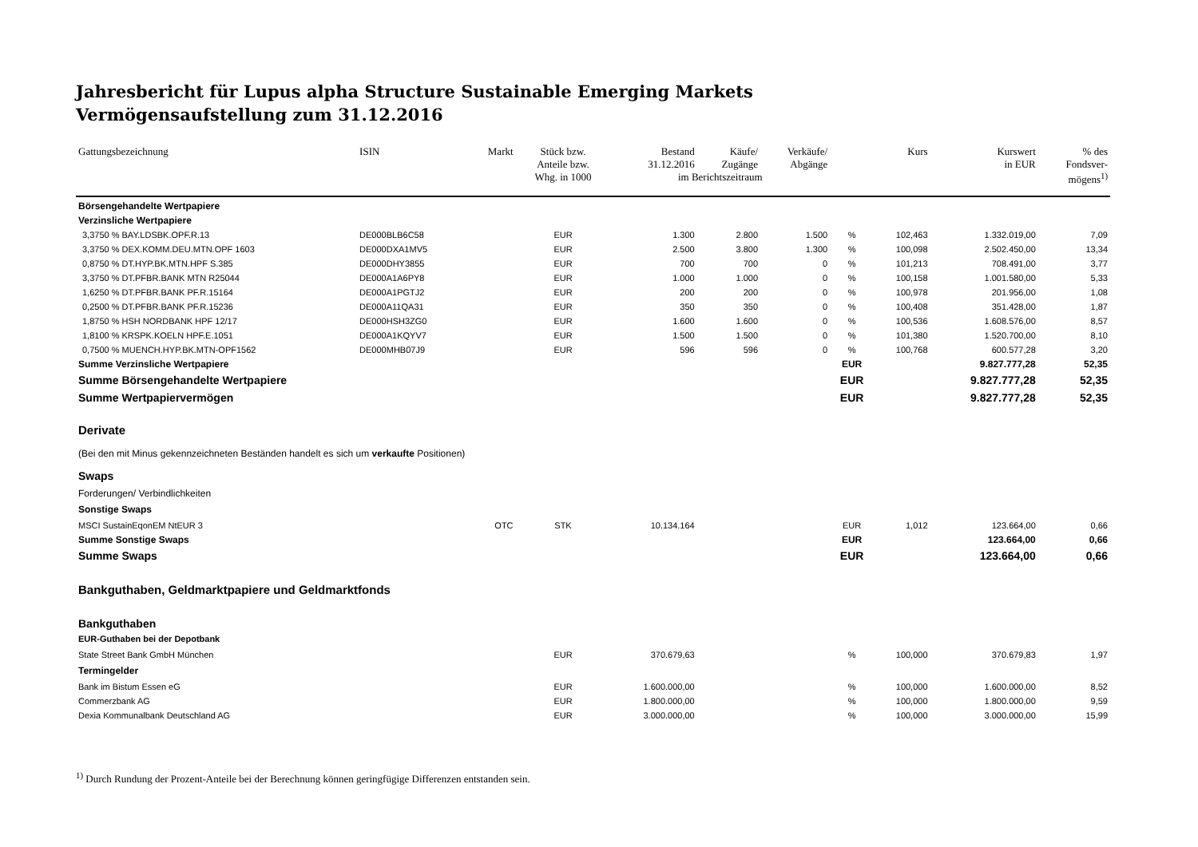Jahresbericht für Lupus alpha Structure Sustainable Emerging Markets
Vermögensaufstellung zum 31.12.2016
| Gattungsbezeichnung | ISIN | Markt | Stück bzw. Anteile bzw. | Bestand 31.12.2016 | Käufe/ Zugänge | Verkäufe/ Abgänge | | Kurs | Kurswert in EUR | % des Fondsver- |
| --- | --- | --- | --- | --- | --- | --- | --- | --- | --- | --- |
| | | | Whg. in 1000 | im Berichtszeitraum | | | | | | mögens<sup>1)</sup> |
| Börsengehandelte Wertpapiere | | | | | | | | | | |
| Verzinsliche Wertpapiere | | | | | | | | | | |
| 3,3750 % BAY.LDSBK.OPF.R.13 | DE000BLB6C58 | | EUR | 1.300 | 2.800 | 1.500 | % | 102,463 | 1.332.019,00 | 7,09 |
| 3,3750 % DEX.KOMM.DEU.MTN.OPF 1603 | DE000DXA1MV5 | | EUR | 2.500 | 3.800 | 1.300 | % | 100,098 | 2.502.450,00 | 13,34 |
| 0,8750 % DT.HYP.BK.MTN.HPF S.385 | DE000DHY3855 | | EUR | 700 | 700 | 0 | % | 101,213 | 708.491,00 | 3,77 |
| 3,3750 % DT.PFBR.BANK MTN R25044 | DE000A1A6PY8 | | EUR | 1.000 | 1.000 | 0 | % | 100,158 | 1.001.580,00 | 5,33 |
| 1,6250 % DT.PFBR.BANK PF.R.15164 | DE000A1PGTJ2 | | EUR | 200 | 200 | 0 | % | 100,978 | 201.956,00 | 1,08 |
| 0,2500 % DT.PFBR.BANK PF.R.15236 | DE000A11QA31 | | EUR | 350 | 350 | 0 | % | 100,408 | 351.428,00 | 1,87 |
| 1,8750 % HSH NORDBANK HPF 12/17 | DE000HSH3ZG0 | | EUR | 1.600 | 1.600 | 0 | % | 100,536 | 1.608.576,00 | 8,57 |
| 1,8100 % KRSPK.KOELN HPF.E.1051 | DE000A1KQYV7 | | EUR | 1.500 | 1.500 | 0 | % | 101,380 | 1.520.700,00 | 8,10 |
| 0,7500 % MUENCH.HYP.BK.MTN-OPF1562 | DE000MHB07J9 | | EUR | 596 | 596 | 0 | % | 100,768 | 600.577,28 | 3,20 |
| Summe Verzinsliche Wertpapiere | | | | | | | EUR | | 9.827.777,28 | 52,35 |
| Summe Börsengehandelte Wertpapiere | | | | | | | EUR | | 9.827.777,28 | 52,35 |
| Summe Wertpapiervermögen | | | | | | | EUR | | 9.827.777,28 | 52,35 |
| Derivate | | | | | | | | | | |
| (Bei den mit Minus gekennzeichneten Beständen handelt es sich um verkaufte Positionen) | | | | | | | | | | |
| Swaps | | | | | | | | | | |
| Forderungen/ Verbindlichkeiten | | | | | | | | | | |
| Sonstige Swaps | | | | | | | | | | |
| MSCI SustainEqonEM NtEUR 3 | | OTC | STK | 10.134.164 | | | EUR | 1,012 | 123.664,00 | 0,66 |
| Summe Sonstige Swaps | | | | | | | EUR | | 123.664,00 | 0,66 |
| Summe Swaps | | | | | | | EUR | | 123.664,00 | 0,66 |
| Bankguthaben, Geldmarktpapiere und Geldmarktfonds | | | | | | | | | | |
| Bankguthaben | | | | | | | | | | |
| EUR-Guthaben bei der Depotbank | | | | | | | | | | |
| State Street Bank GmbH München | | | EUR | 370.679,63 | | | % | 100,000 | 370.679,83 | 1,97 |
| Termingelder | | | | | | | | | | |
| Bank im Bistum Essen eG | | | EUR | 1.600.000,00 | | | % | 100,000 | 1.600.000,00 | 8,52 |
| Commerzbank AG | | | EUR | 1.800.000,00 | | | % | 100,000 | 1.800.000,00 | 9,59 |
| Dexia Kommunalbank Deutschland AG | | | EUR | 3.000.000,00 | | | % | 100,000 | 3.000.000,00 | 15,99 |
<sup>1)</sup> Durch Rundung der Prozent-Anteile bei der Berechnung können geringfügige Differenzen entstanden sein.